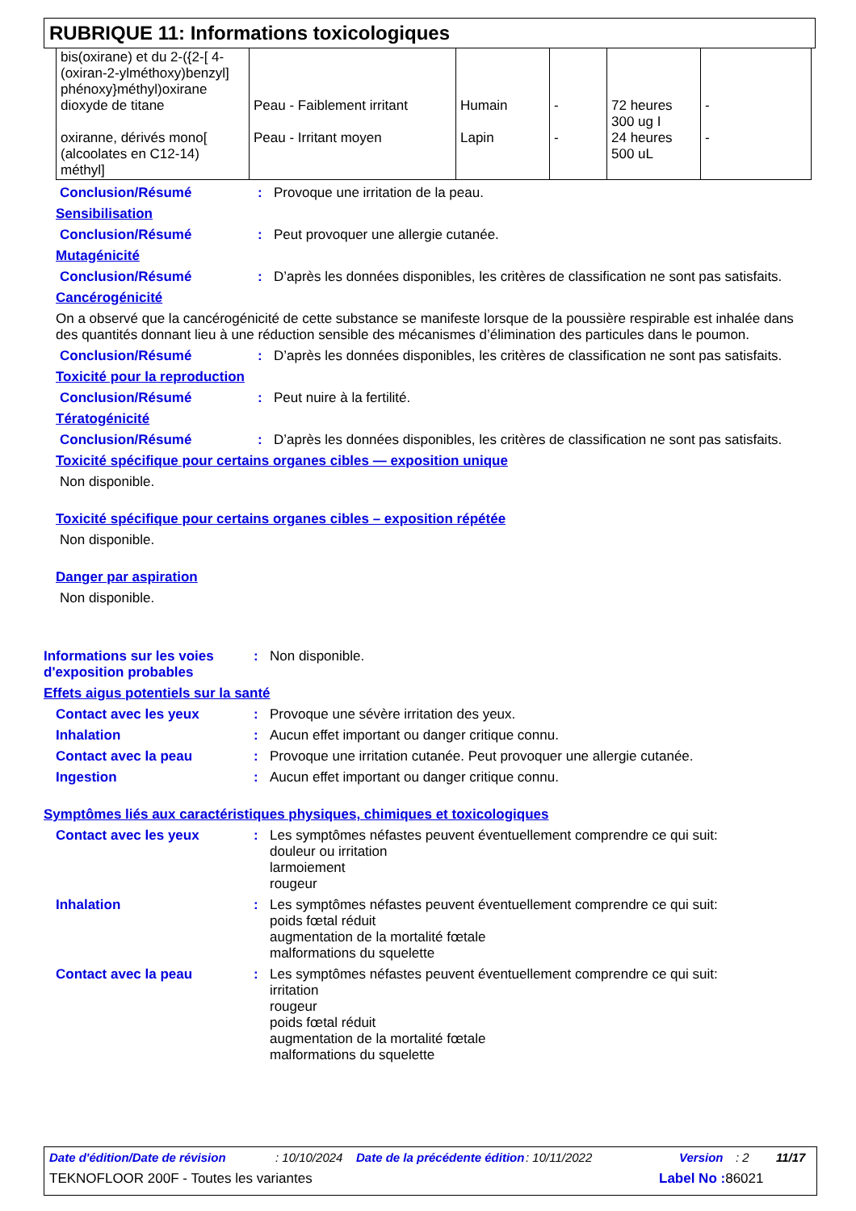RUBRIQUE 11: Informations toxicologiques
| bis(oxirane) et du 2-({2-[ 4-(oxiran-2-ylméthoxy)benzyl] phénoxy}méthyl)oxirane dioxyde de titane oxiranne, dérivés mono[ (alcoolates en C12-14) méthyl] | Peau - Faiblement irritant Peau - Irritant moyen | Humain Lapin | - - | 72 heures 300 ug I 24 heures 500 uL | - - |
Conclusion/Résumé: Provoque une irritation de la peau.
Sensibilisation
Conclusion/Résumé: Peut provoquer une allergie cutanée.
Mutagénicité
Conclusion/Résumé: D’après les données disponibles, les critères de classification ne sont pas satisfaits.
Cancérogénicité
On a observé que la cancérogénicité de cette substance se manifeste lorsque de la poussière respirable est inhalée dans des quantités donnant lieu à une réduction sensible des mécanismes d’élimination des particules dans le poumon.
Conclusion/Résumé: D’après les données disponibles, les critères de classification ne sont pas satisfaits.
Toxicité pour la reproduction
Conclusion/Résumé: Peut nuire à la fertilité.
Tératogénicité
Conclusion/Résumé: D’après les données disponibles, les critères de classification ne sont pas satisfaits.
Toxicité spécifique pour certains organes cibles — exposition unique
Non disponible.
Toxicité spécifique pour certains organes cibles – exposition répétée
Non disponible.
Danger par aspiration
Non disponible.
Informations sur les voies d'exposition probables: Non disponible.
Effets aigus potentiels sur la santé
Contact avec les yeux: Provoque une sévère irritation des yeux.
Inhalation: Aucun effet important ou danger critique connu.
Contact avec la peau: Provoque une irritation cutanée. Peut provoquer une allergie cutanée.
Ingestion: Aucun effet important ou danger critique connu.
Symptômes liés aux caractéristiques physiques, chimiques et toxicologiques
Contact avec les yeux: Les symptômes néfastes peuvent éventuellement comprendre ce qui suit:
douleur ou irritation
larmoiement
rougeur
Inhalation: Les symptômes néfastes peuvent éventuellement comprendre ce qui suit:
poids fœtal réduit
augmentation de la mortalité fœtale
malformations du squelette
Contact avec la peau: Les symptômes néfastes peuvent éventuellement comprendre ce qui suit:
irritation
rougeur
poids fœtal réduit
augmentation de la mortalité fœtale
malformations du squelette
Date d'édition/Date de révision: 10/10/2024 Date de la précédente édition: 10/11/2022 Version: 2 11/17
TEKNOFLOOR 200F - Toutes les variantes Label No : 86021